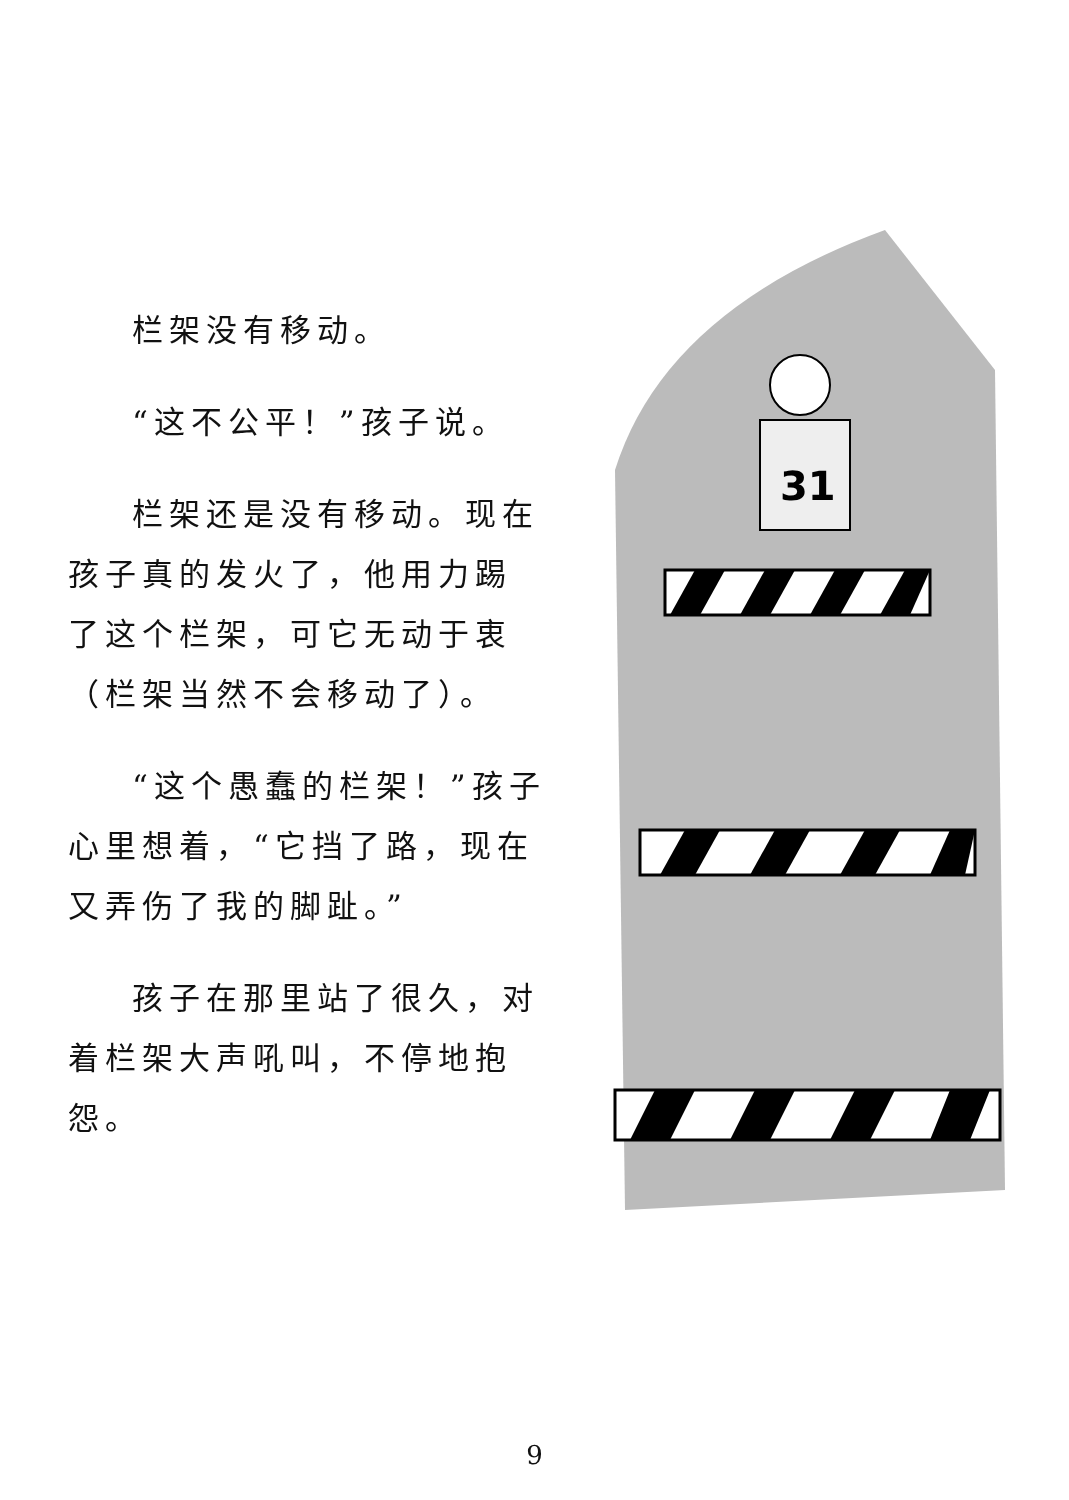栏架没有移动。
“这不公平！”孩子说。
栏架还是没有移动。现在孩子真的发火了，他用力踢了这个栏架，可它无动于衷（栏架当然不会移动了）。
“这个愚蠢的栏架！”孩子心里想着，“它挡了路，现在又弄伤了我的脚趾。”
孩子在那里站了很久，对着栏架大声吼叫，不停地抱怨。
31
9